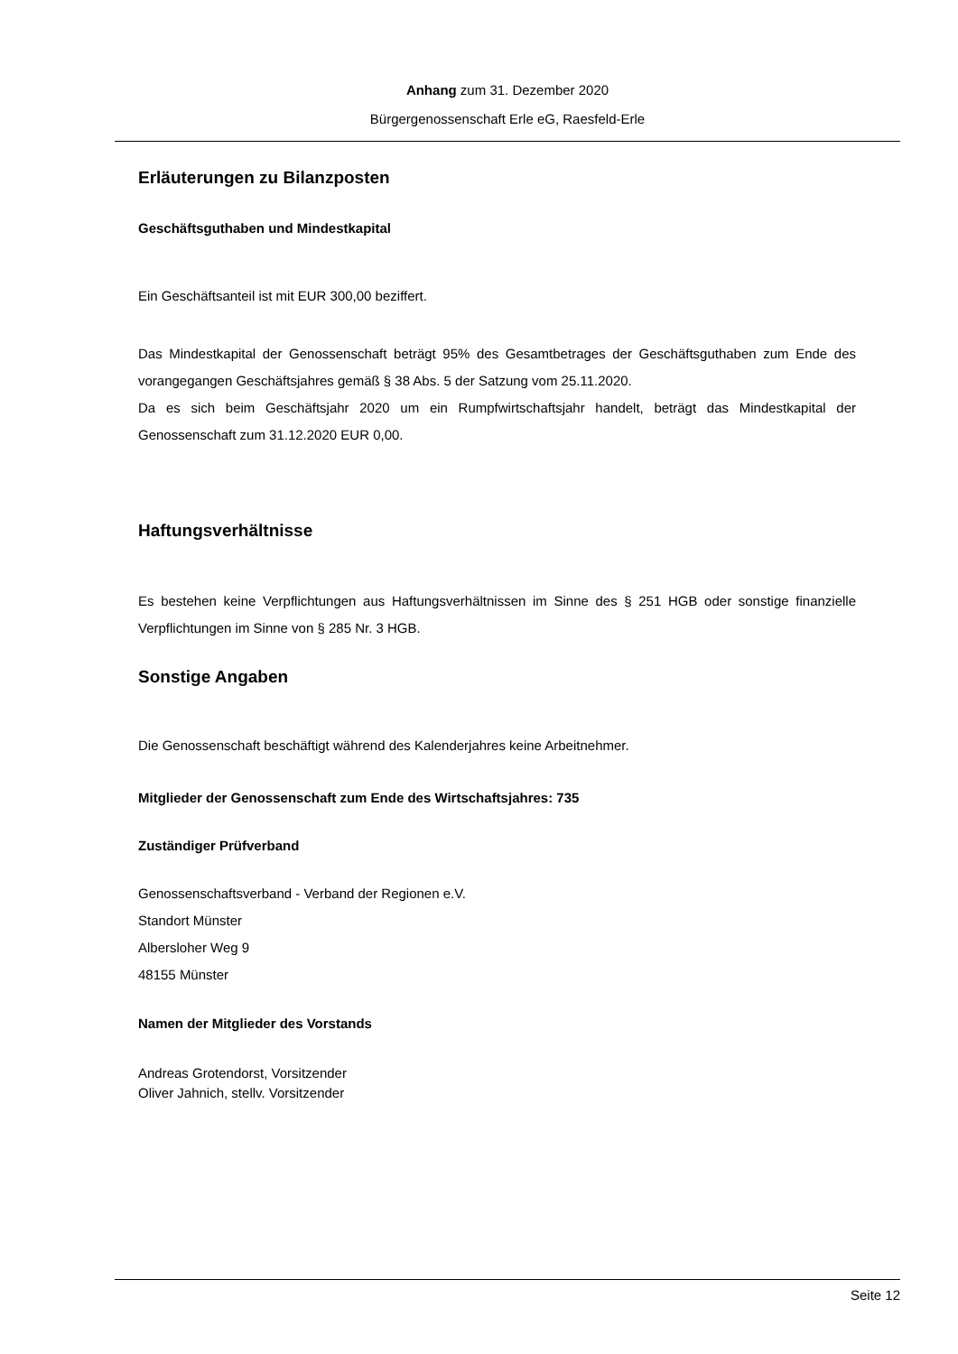Anhang zum 31. Dezember 2020
Bürgergenossenschaft Erle eG, Raesfeld-Erle
Erläuterungen zu Bilanzposten
Geschäftsguthaben und Mindestkapital
Ein Geschäftsanteil ist mit EUR 300,00 beziffert.
Das Mindestkapital der Genossenschaft beträgt 95% des Gesamtbetrages der Geschäftsguthaben zum Ende des vorangegangen Geschäftsjahres gemäß § 38 Abs. 5 der Satzung vom 25.11.2020.
Da es sich beim Geschäftsjahr 2020 um ein Rumpfwirtschaftsjahr handelt, beträgt das Mindestkapital der Genossenschaft zum 31.12.2020 EUR 0,00.
Haftungsverhältnisse
Es bestehen keine Verpflichtungen aus Haftungsverhältnissen im Sinne des § 251 HGB oder sonstige finanzielle Verpflichtungen im Sinne von § 285 Nr. 3 HGB.
Sonstige Angaben
Die Genossenschaft beschäftigt während des Kalenderjahres keine Arbeitnehmer.
Mitglieder der Genossenschaft zum Ende des Wirtschaftsjahres: 735
Zuständiger Prüfverband
Genossenschaftsverband - Verband der Regionen e.V.
Standort Münster
Albersloher Weg 9
48155 Münster
Namen der Mitglieder des Vorstands
Andreas Grotendorst, Vorsitzender
Oliver Jahnich, stellv. Vorsitzender
Seite 12